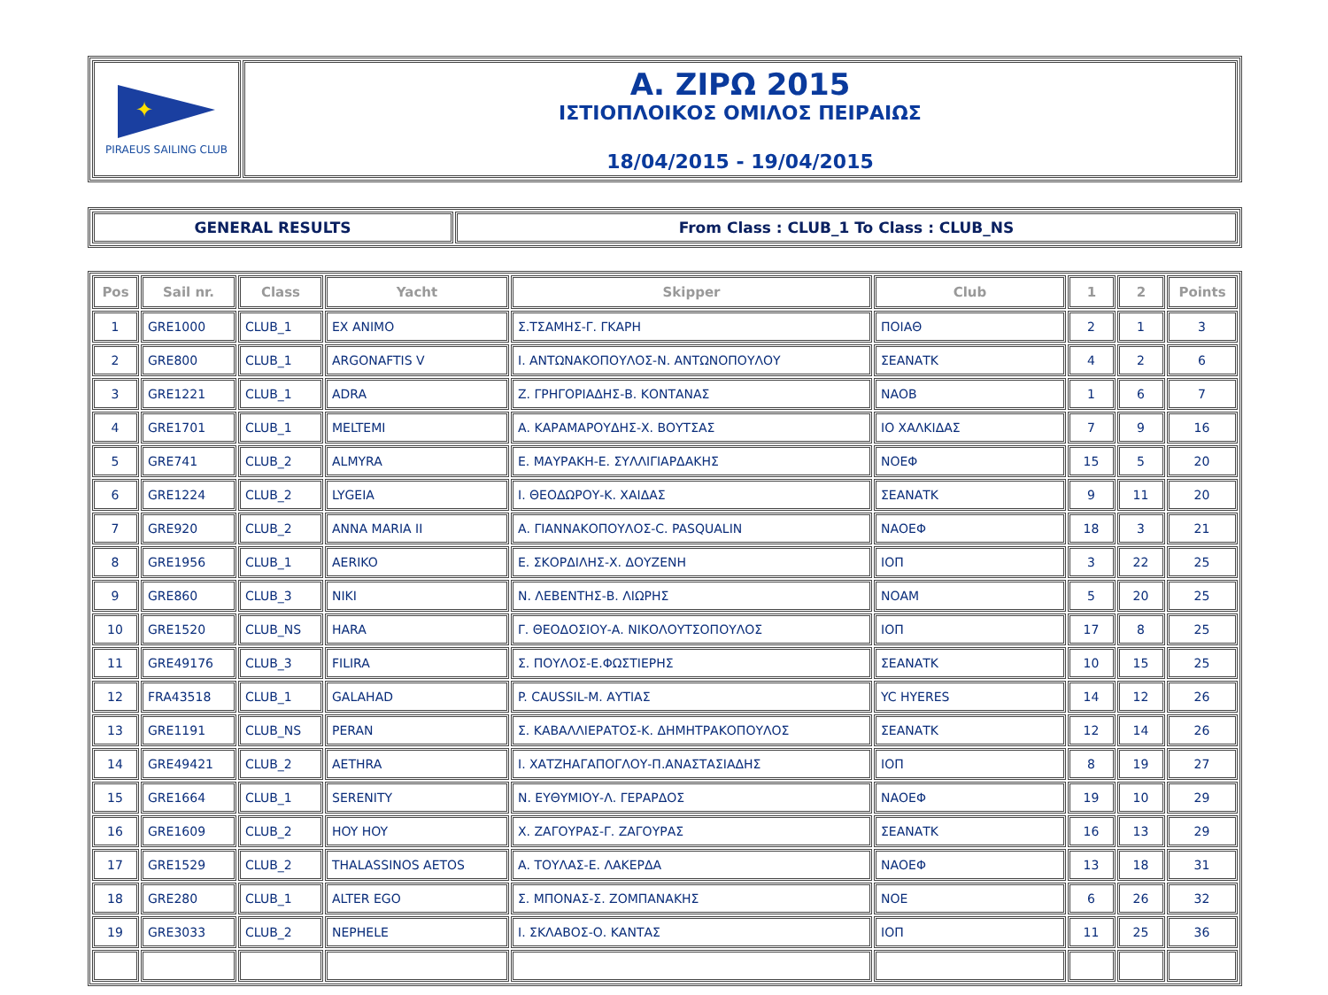| ✦ PIRAEUS SAILING CLUB | Α. ΖΙΡΩ 2015 ΙΣΤΙΟΠΛΟΙΚΟΣ ΟΜΙΛΟΣ ΠΕΙΡΑΙΩΣ 18/04/2015 - 19/04/2015 |
| GENERAL RESULTS | From Class : CLUB_1 To Class : CLUB_NS |
| Pos | Sail nr. | Class | Yacht | Skipper | Club | 1 | 2 | Points |
| --- | --- | --- | --- | --- | --- | --- | --- | --- |
| 1 | GRE1000 | CLUB_1 | EX ANIMO | Σ.ΤΣΑΜΗΣ-Γ. ΓΚΑΡΗ | ΠΟΙΑΘ | 2 | 1 | 3 |
| 2 | GRE800 | CLUB_1 | ARGONAFTIS V | Ι. ΑΝΤΩΝΑΚΟΠΟΥΛΟΣ-Ν. ΑΝΤΩΝΟΠΟΥΛΟΥ | ΣΕΑΝΑΤΚ | 4 | 2 | 6 |
| 3 | GRE1221 | CLUB_1 | ADRA | Ζ. ΓΡΗΓΟΡΙΑΔΗΣ-Β. ΚΟΝΤΑΝΑΣ | ΝΑΟΒ | 1 | 6 | 7 |
| 4 | GRE1701 | CLUB_1 | MELTEMI | Α. ΚΑΡΑΜΑΡΟΥΔΗΣ-Χ. ΒΟΥΤΣΑΣ | ΙΟ ΧΑΛΚΙΔΑΣ | 7 | 9 | 16 |
| 5 | GRE741 | CLUB_2 | ALMYRA | Ε. ΜΑΥΡΑΚΗ-Ε. ΣΥΛΛΙΓΙΑΡΔΑΚΗΣ | ΝΟΕΦ | 15 | 5 | 20 |
| 6 | GRE1224 | CLUB_2 | LYGEIA | Ι. ΘΕΟΔΩΡΟΥ-Κ. ΧΑΙΔΑΣ | ΣΕΑΝΑΤΚ | 9 | 11 | 20 |
| 7 | GRE920 | CLUB_2 | ANNA MARIA II | Α. ΓΙΑΝΝΑΚΟΠΟΥΛΟΣ-C. PASQUALIN | ΝΑΟΕΦ | 18 | 3 | 21 |
| 8 | GRE1956 | CLUB_1 | AERIKO | Ε. ΣΚΟΡΔΙΛΗΣ-Χ. ΔΟΥΖΕΝΗ | ΙΟΠ | 3 | 22 | 25 |
| 9 | GRE860 | CLUB_3 | NIKI | Ν. ΛΕΒΕΝΤΗΣ-Β. ΛΙΩΡΗΣ | ΝΟΑΜ | 5 | 20 | 25 |
| 10 | GRE1520 | CLUB_NS | HARA | Γ. ΘΕΟΔΟΣΙΟΥ-Α. ΝΙΚΟΛΟΥΤΣΟΠΟΥΛΟΣ | ΙΟΠ | 17 | 8 | 25 |
| 11 | GRE49176 | CLUB_3 | FILIRA | Σ. ΠΟΥΛΟΣ-Ε.ΦΩΣΤΙΕΡΗΣ | ΣΕΑΝΑΤΚ | 10 | 15 | 25 |
| 12 | FRA43518 | CLUB_1 | GALAHAD | P. CAUSSIL-Μ. ΑΥΤΙΑΣ | YC HYERES | 14 | 12 | 26 |
| 13 | GRE1191 | CLUB_NS | PERAN | Σ. ΚΑΒΑΛΛΙΕΡΑΤΟΣ-Κ. ΔΗΜΗΤΡΑΚΟΠΟΥΛΟΣ | ΣΕΑΝΑΤΚ | 12 | 14 | 26 |
| 14 | GRE49421 | CLUB_2 | AETHRA | Ι. ΧΑΤΖΗΑΓΑΠΟΓΛΟΥ-Π.ΑΝΑΣΤΑΣΙΑΔΗΣ | ΙΟΠ | 8 | 19 | 27 |
| 15 | GRE1664 | CLUB_1 | SERENITY | Ν. ΕΥΘΥΜΙΟΥ-Λ. ΓΕΡΑΡΔΟΣ | ΝΑΟΕΦ | 19 | 10 | 29 |
| 16 | GRE1609 | CLUB_2 | HOY HOY | Χ. ΖΑΓΟΥΡΑΣ-Γ. ΖΑΓΟΥΡΑΣ | ΣΕΑΝΑΤΚ | 16 | 13 | 29 |
| 17 | GRE1529 | CLUB_2 | THALASSINOS AETOS | Α. ΤΟΥΛΑΣ-Ε. ΛΑΚΕΡΔΑ | ΝΑΟΕΦ | 13 | 18 | 31 |
| 18 | GRE280 | CLUB_1 | ALTER EGO | Σ. ΜΠΟΝΑΣ-Σ. ΖΟΜΠΑΝΑΚΗΣ | ΝΟΕ | 6 | 26 | 32 |
| 19 | GRE3033 | CLUB_2 | NEPHELE | Ι. ΣΚΛΑΒΟΣ-Ο. ΚΑΝΤΑΣ | ΙΟΠ | 11 | 25 | 36 |